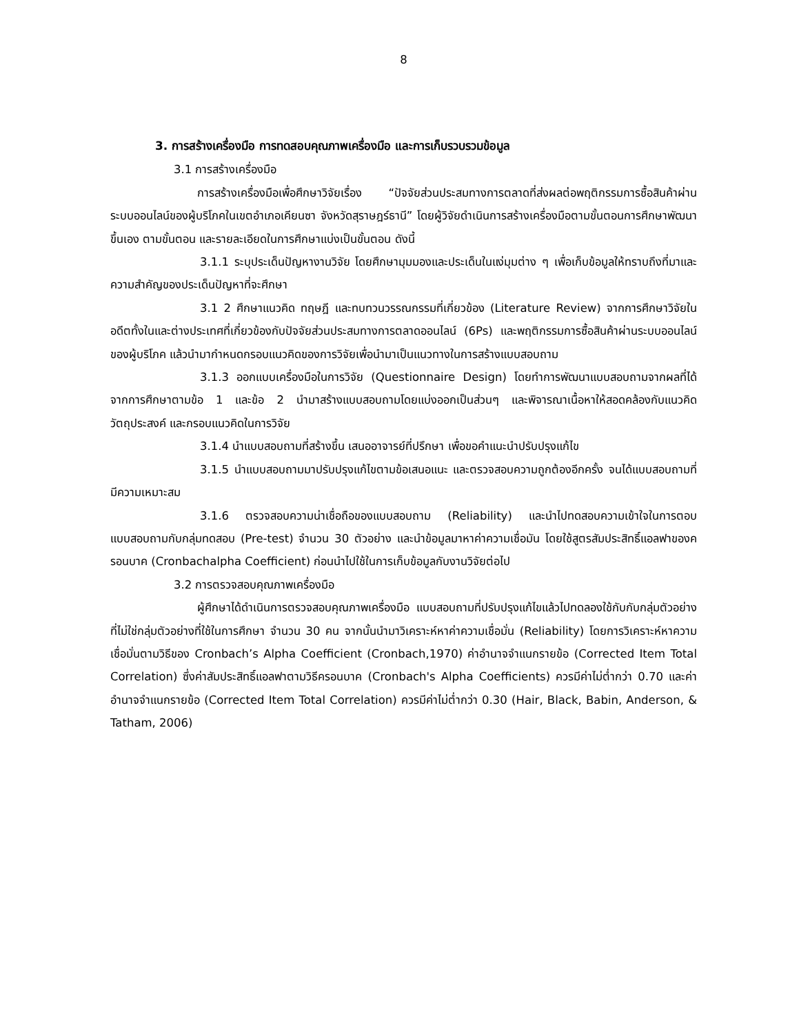8
3. การสร้างเครื่องมือ การทดสอบคุณภาพเครื่องมือ และการเก็บรวบรวมข้อมูล
3.1 การสร้างเครื่องมือ
การสร้างเครื่องมือเพื่อศึกษาวิจัยเรื่อง “ปัจจัยส่วนประสมทางการตลาดที่ส่งผลต่อพฤติกรรมการซื้อสินค้าผ่านระบบออนไลน์ของผู้บริโภคในเขตอำเภอเคียนซา จังหวัดสุราษฎร์ธานี” โดยผู้วิจัยดำเนินการสร้างเครื่องมือตามขั้นตอนการศึกษาพัฒนาขึ้นเอง ตามขั้นตอน และรายละเอียดในการศึกษาแบ่งเป็นขั้นตอน ดังนี้
3.1.1 ระบุประเด็นปัญหางานวิจัย โดยศึกษามุมมองและประเด็นในแง่มุมต่าง ๆ เพื่อเก็บข้อมูลให้ทราบถึงที่มาและความสำคัญของประเด็นปัญหาที่จะศึกษา
3.1 2 ศึกษาแนวคิด ทฤษฎี และทบทวนวรรณกรรมที่เกี่ยวข้อง (Literature Review) จากการศึกษาวิจัยในอดีตทั้งในและต่างประเทศที่เกี่ยวข้องกับปัจจัยส่วนประสมทางการตลาดออนไลน์ (6Ps) และพฤติกรรมการซื้อสินค้าผ่านระบบออนไลน์ของผู้บริโภค แล้วนำมากำหนดกรอบแนวคิดของการวิจัยเพื่อนำมาเป็นแนวทางในการสร้างแบบสอบถาม
3.1.3 ออกแบบเครื่องมือในการวิจัย (Questionnaire Design) โดยทำการพัฒนาแบบสอบถามจากผลที่ได้จากการศึกษาตามข้อ 1 และข้อ 2 นำมาสร้างแบบสอบถามโดยแบ่งออกเป็นส่วนๆ และพิจารณาเนื้อหาให้สอดคล้องกับแนวคิด วัตถุประสงค์ และกรอบแนวคิดในการวิจัย
3.1.4 นำแบบสอบถามที่สร้างขึ้น เสนออาจารย์ที่ปรึกษา เพื่อขอคำแนะนำปรับปรุงแก้ไข
3.1.5 นำแบบสอบถามมาปรับปรุงแก้ไขตามข้อเสนอแนะ และตรวจสอบความถูกต้องอีกครั้ง จนได้แบบสอบถามที่มีความเหมาะสม
3.1.6 ตรวจสอบความน่าเชื่อถือของแบบสอบถาม (Reliability) และนำไปทดสอบความเข้าใจในการตอบแบบสอบถามกับกลุ่มทดสอบ (Pre-test) จำนวน 30 ตัวอย่าง และนำข้อมูลมาหาค่าความเชื่อมัน โดยใช้สูตรสัมประสิทธิ์แอลฟาของครอนบาค (Cronbachalpha Coefficient) ก่อนนำไปใช้ในการเก็บข้อมูลกับงานวิจัยต่อไป
3.2 การตรวจสอบคุณภาพเครื่องมือ
ผู้ศึกษาได้ดำเนินการตรวจสอบคุณภาพเครื่องมือ แบบสอบถามที่ปรับปรุงแก้ไขแล้วไปทดลองใช้กับกับกลุ่มตัวอย่างที่ไม่ใช่กลุ่มตัวอย่างที่ใช้ในการศึกษา จำนวน 30 คน จากนั้นนำมาวิเคราะห์หาค่าความเชื่อมั่น (Reliability) โดยการวิเคราะห์หาความ เชื่อมั่นตามวิธีของ Cronbach’s Alpha Coefficient (Cronbach,1970) ค่าอำนาจจำแนกรายข้อ (Corrected Item Total Correlation) ซึ่งค่าสัมประสิทธิ์แอลฟาตามวิธีครอนบาค (Cronbach's Alpha Coefficients) ควรมีค่าไม่ต่ำกว่า 0.70 และค่าอำนาจจำแนกรายข้อ (Corrected Item Total Correlation) ควรมีค่าไม่ต่ำกว่า 0.30 (Hair, Black, Babin, Anderson, & Tatham, 2006)